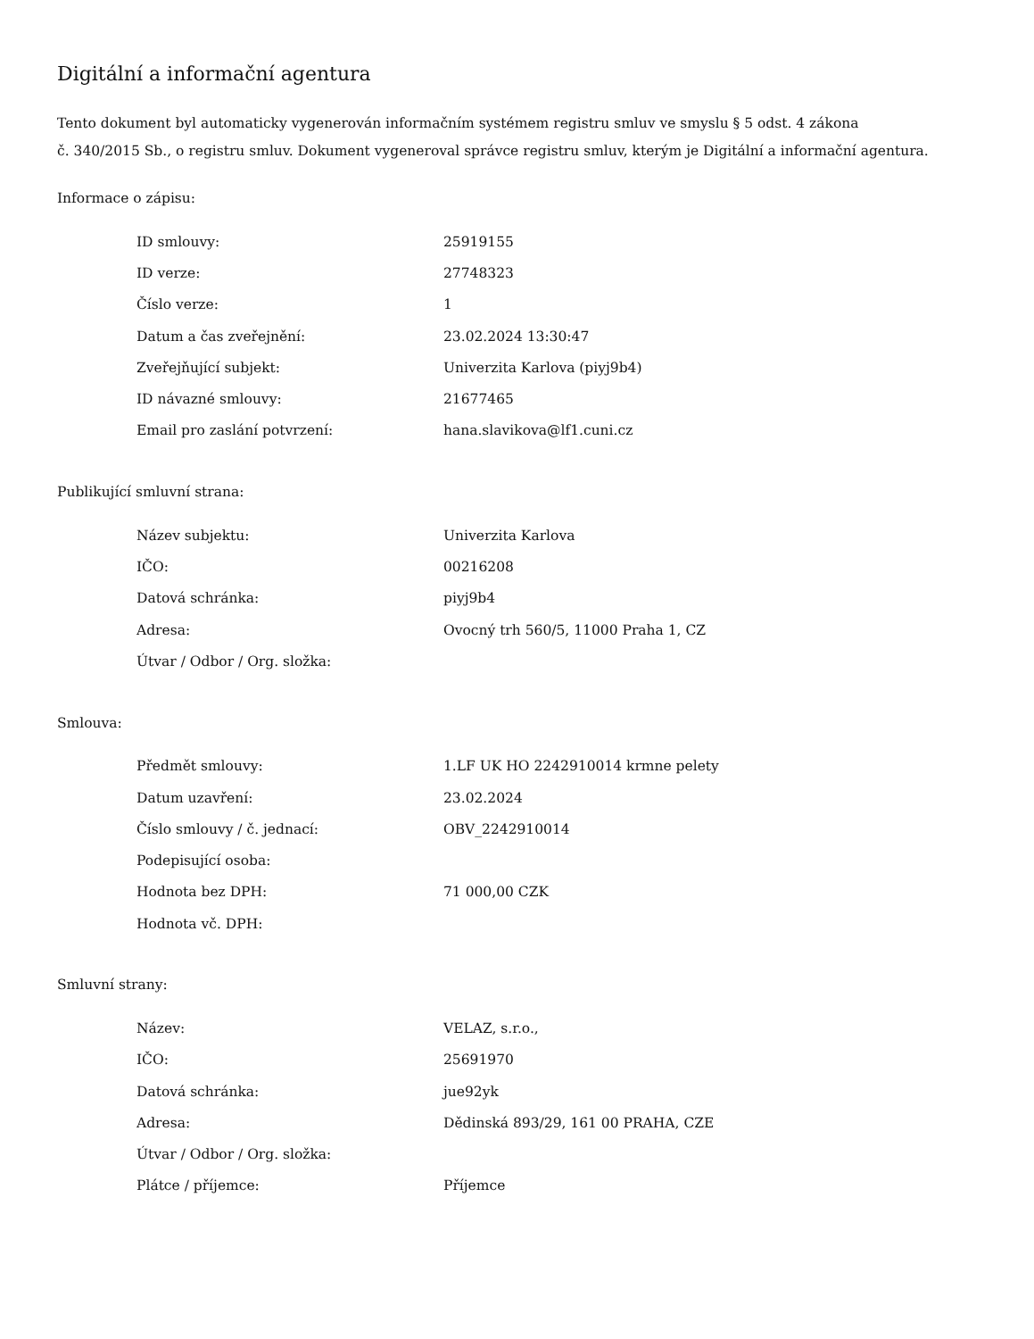Digitální a informační agentura
Tento dokument byl automaticky vygenerován informačním systémem registru smluv ve smyslu § 5 odst. 4 zákona
č. 340/2015 Sb., o registru smluv. Dokument vygeneroval správce registru smluv, kterým je Digitální a informační agentura.
Informace o zápisu:
| ID smlouvy: | 25919155 |
| ID verze: | 27748323 |
| Číslo verze: | 1 |
| Datum a čas zveřejnění: | 23.02.2024 13:30:47 |
| Zveřejňující subjekt: | Univerzita Karlova (piyj9b4) |
| ID návazné smlouvy: | 21677465 |
| Email pro zaslání potvrzení: | hana.slavikova@lf1.cuni.cz |
Publikující smluvní strana:
| Název subjektu: | Univerzita Karlova |
| IČO: | 00216208 |
| Datová schránka: | piyj9b4 |
| Adresa: | Ovocný trh 560/5, 11000 Praha 1, CZ |
| Útvar / Odbor / Org. složka: | |
Smlouva:
| Předmět smlouvy: | 1.LF UK HO 2242910014 krmne pelety |
| Datum uzavření: | 23.02.2024 |
| Číslo smlouvy / č. jednací: | OBV_2242910014 |
| Podepisující osoba: | |
| Hodnota bez DPH: | 71 000,00 CZK |
| Hodnota vč. DPH: | |
Smluvní strany:
| Název: | VELAZ, s.r.o., |
| IČO: | 25691970 |
| Datová schránka: | jue92yk |
| Adresa: | Dědinská 893/29, 161 00 PRAHA, CZE |
| Útvar / Odbor / Org. složka: | |
| Plátce / příjemce: | Příjemce |